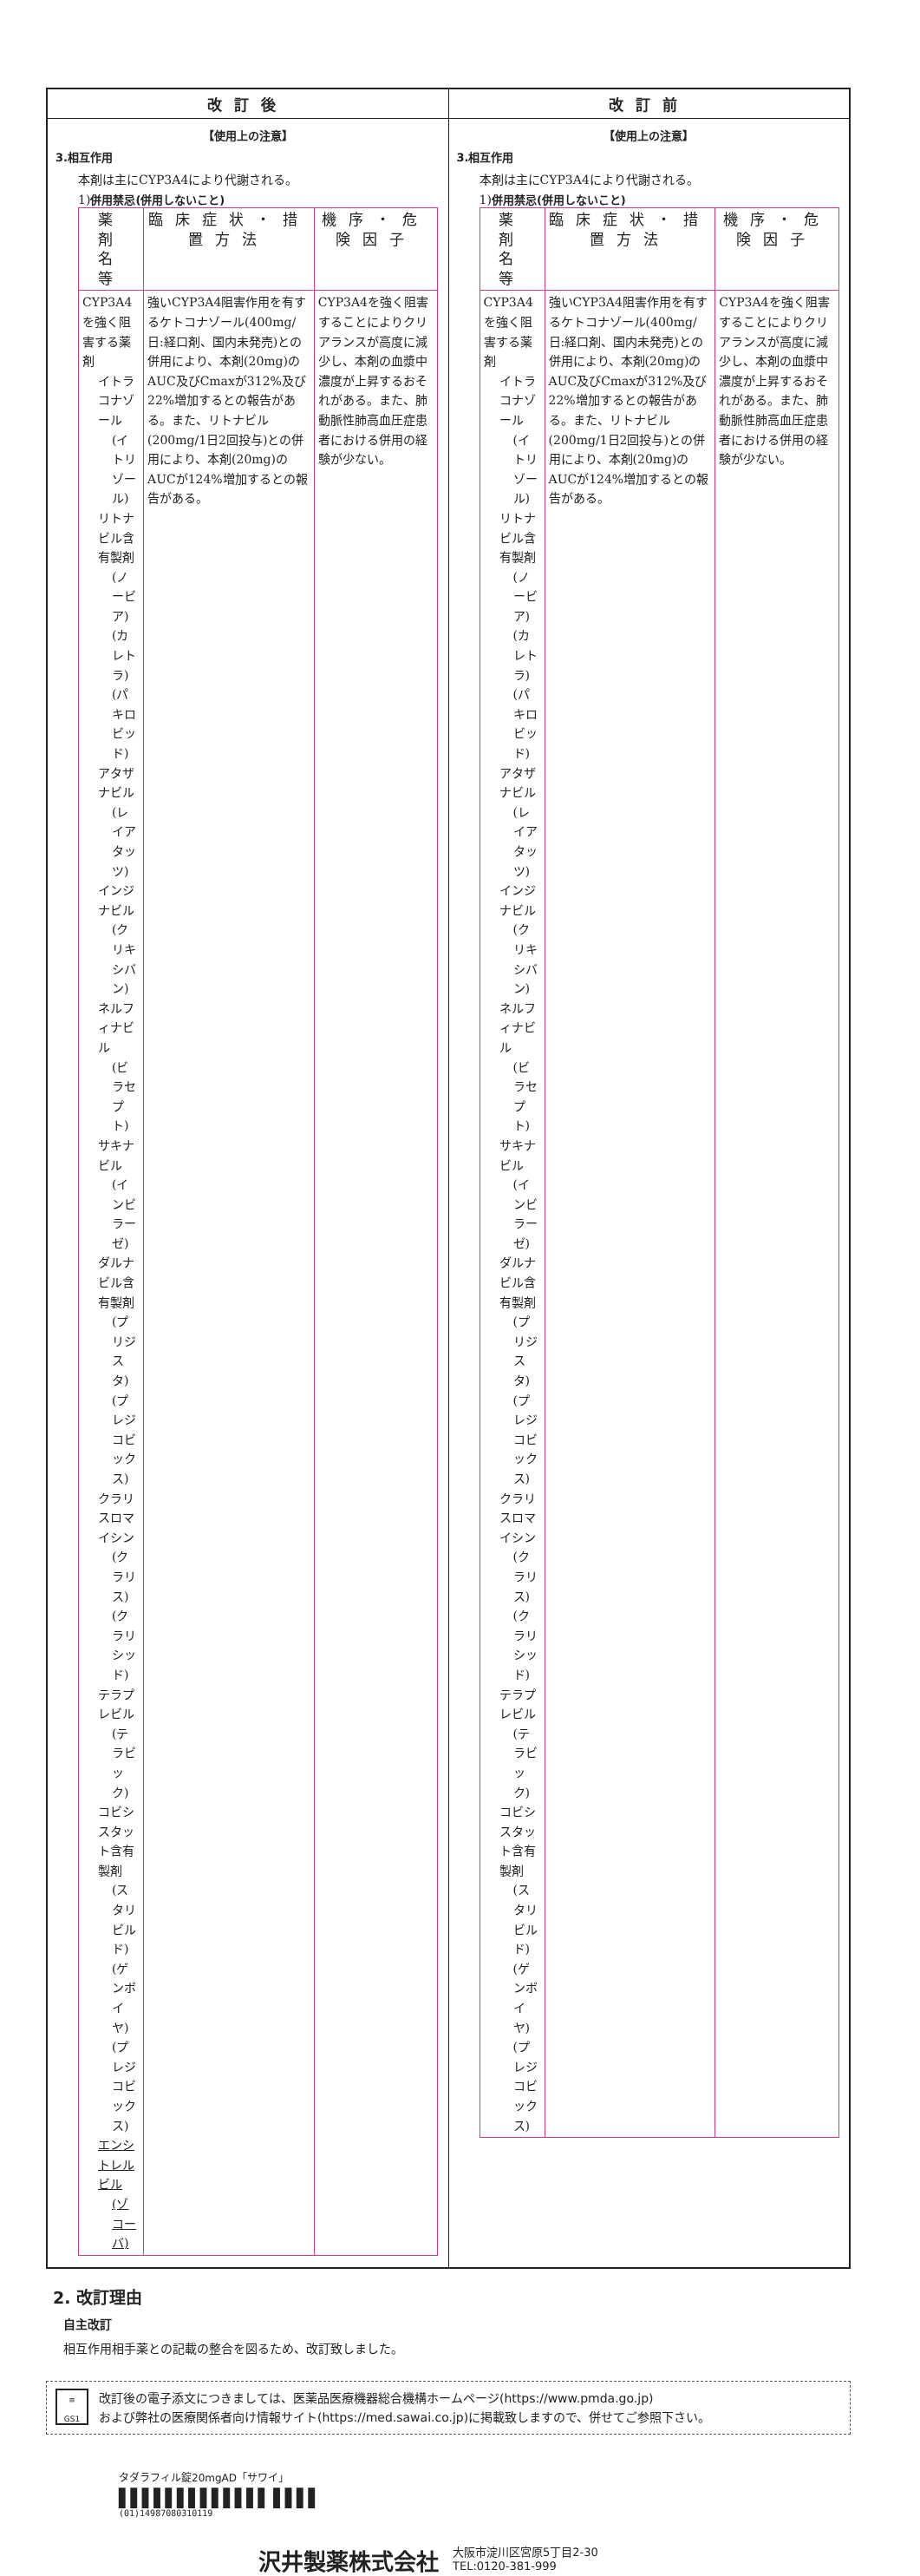| 改訂後 | 改訂前 |
| --- | --- |
| 【使用上の注意】 3.相互作用 本剤は主にCYP3A4により代謝される。 1) 併用禁忌(併用しないこと) / 薬 剤 名 等 / 臨床症状・措置方法 / 機序・危険因子 / / --- / --- / --- / / CYP3A4を強く阻害する薬剤 イトラコナゾール (イトリゾール) リトナビル含有製剤 (ノービア) (カレトラ) (パキロビッド) アタザナビル (レイアタッツ) インジナビル (クリキシバン) ネルフィナビル (ビラセプト) サキナビル (インビラーゼ) ダルナビル含有製剤 (プリジスタ) (プレジコビックス) クラリスロマイシン (クラリス) (クラリシッド) テラプレビル (テラビック) コビシスタット含有製剤 (スタリビルド) (ゲンボイヤ) (プレジコビックス) エンシトレルビル (ゾコーバ) / 強いCYP3A4阻害作用を有するケトコナゾール(400mg/日:経口剤、国内未発売)との併用により、本剤(20mg)のAUC及びCmaxが312%及び22%増加するとの報告がある。また、リトナビル(200mg/1日2回投与)との併用により、本剤(20mg)のAUCが124%増加するとの報告がある。 / CYP3A4を強く阻害することによりクリアランスが高度に減少し、本剤の血漿中濃度が上昇するおそれがある。また、肺動脈性肺高血圧症患者における併用の経験が少ない。 / | 【使用上の注意】 3.相互作用 本剤は主にCYP3A4により代謝される。 1) 併用禁忌(併用しないこと) / 薬 剤 名 等 / 臨床症状・措置方法 / 機序・危険因子 / / --- / --- / --- / / CYP3A4を強く阻害する薬剤 イトラコナゾール (イトリゾール) リトナビル含有製剤 (ノービア) (カレトラ) (パキロビッド) アタザナビル (レイアタッツ) インジナビル (クリキシバン) ネルフィナビル (ビラセプト) サキナビル (インビラーゼ) ダルナビル含有製剤 (プリジスタ) (プレジコビックス) クラリスロマイシン (クラリス) (クラリシッド) テラプレビル (テラビック) コビシスタット含有製剤 (スタリビルド) (ゲンボイヤ) (プレジコビックス) / 強いCYP3A4阻害作用を有するケトコナゾール(400mg/日:経口剤、国内未発売)との併用により、本剤(20mg)のAUC及びCmaxが312%及び22%増加するとの報告がある。また、リトナビル(200mg/1日2回投与)との併用により、本剤(20mg)のAUCが124%増加するとの報告がある。 / CYP3A4を強く阻害することによりクリアランスが高度に減少し、本剤の血漿中濃度が上昇するおそれがある。また、肺動脈性肺高血圧症患者における併用の経験が少ない。 / |
2. 改訂理由
自主改訂
相互作用相手薬との記載の整合を図るため、改訂致しました。
≡
GS1
改訂後の電子添文につきましては、医薬品医療機器総合機構ホームページ(https://www.pmda.go.jp)
および弊社の医療関係者向け情報サイト(https://med.sawai.co.jp)に掲載致しますので、併せてご参照下さい。
タダラフィル錠20mgAD「サワイ」
▌▌▌▌▌▌▌▌▌▌▌▌▌ ▌▌▌▌
(01)14987080310119
沢井製薬株式会社
大阪市淀川区宮原5丁目2-30
TEL:0120-381-999